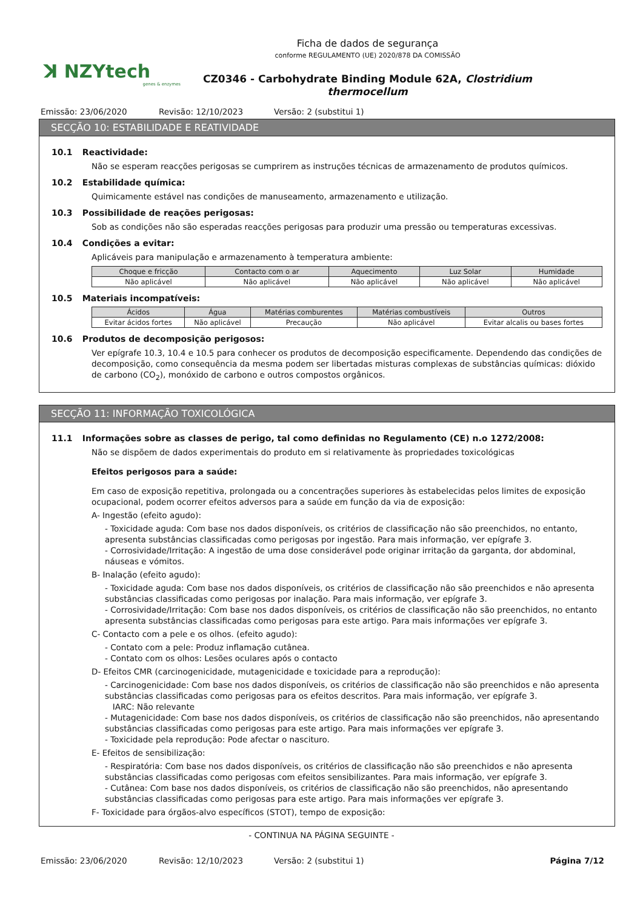ꓘ NZYtech
genes & enzymes
Ficha de dados de segurança
conforme REGULAMENTO (UE) 2020/878 DA COMISSÃO
CZ0346 - Carbohydrate Binding Module 62A, Clostridium
thermocellum
Emissão: 23/06/2020 Revisão: 12/10/2023 Versão: 2 (substitui 1)
SECÇÃO 10: ESTABILIDADE E REATIVIDADE
10.1 Reactividade:
Não se esperam reacções perigosas se cumprirem as instruções técnicas de armazenamento de produtos químicos.
10.2 Estabilidade química:
Quimicamente estável nas condições de manuseamento, armazenamento e utilização.
10.3 Possibilidade de reações perigosas:
Sob as condições não são esperadas reacções perigosas para produzir uma pressão ou temperaturas excessivas.
10.4 Condições a evitar:
Aplicáveis para manipulação e armazenamento à temperatura ambiente:
| Choque e fricção | Contacto com o ar | Aquecimento | Luz Solar | Humidade |
| --- | --- | --- | --- | --- |
| Não aplicável | Não aplicável | Não aplicável | Não aplicável | Não aplicável |
10.5 Materiais incompatíveis:
| Ácidos | Água | Matérias comburentes | Matérias combustíveis | Outros |
| --- | --- | --- | --- | --- |
| Evitar ácidos fortes | Não aplicável | Precaução | Não aplicável | Evitar alcalis ou bases fortes |
10.6 Produtos de decomposição perigosos:
Ver epígrafe 10.3, 10.4 e 10.5 para conhecer os produtos de decomposição especificamente. Dependendo das condições de decomposição, como consequência da mesma podem ser libertadas misturas complexas de substâncias químicas: dióxido de carbono (CO<sub>2</sub>), monóxido de carbono e outros compostos orgânicos.
SECÇÃO 11: INFORMAÇÃO TOXICOLÓGICA
11.1 Informações sobre as classes de perigo, tal como definidas no Regulamento (CE) n.o 1272/2008:
Não se dispõem de dados experimentais do produto em si relativamente às propriedades toxicológicas
Efeitos perigosos para a saúde:
Em caso de exposição repetitiva, prolongada ou a concentrações superiores às estabelecidas pelos limites de exposição ocupacional, podem ocorrer efeitos adversos para a saúde em função da via de exposição:
A- Ingestão (efeito agudo):
- Toxicidade aguda: Com base nos dados disponíveis, os critérios de classificação não são preenchidos, no entanto, apresenta substâncias classificadas como perigosas por ingestão. Para mais informação, ver epígrafe 3.
- Corrosividade/Irritação: A ingestão de uma dose considerável pode originar irritação da garganta, dor abdominal, náuseas e vómitos.
B- Inalação (efeito agudo):
- Toxicidade aguda: Com base nos dados disponíveis, os critérios de classificação não são preenchidos e não apresenta substâncias classificadas como perigosas por inalação. Para mais informação, ver epígrafe 3.
- Corrosividade/Irritação: Com base nos dados disponíveis, os critérios de classificação não são preenchidos, no entanto apresenta substâncias classificadas como perigosas para este artigo. Para mais informações ver epígrafe 3.
C- Contacto com a pele e os olhos. (efeito agudo):
- Contato com a pele: Produz inflamação cutânea.
- Contato com os olhos: Lesões oculares após o contacto
D- Efeitos CMR (carcinogenicidade, mutagenicidade e toxicidade para a reprodução):
- Carcinogenicidade: Com base nos dados disponíveis, os critérios de classificação não são preenchidos e não apresenta substâncias classificadas como perigosas para os efeitos descritos. Para mais informação, ver epígrafe 3.
IARC: Não relevante
- Mutagenicidade: Com base nos dados disponíveis, os critérios de classificação não são preenchidos, não apresentando substâncias classificadas como perigosas para este artigo. Para mais informações ver epígrafe 3.
- Toxicidade pela reprodução: Pode afectar o nascituro.
E- Efeitos de sensibilização:
- Respiratória: Com base nos dados disponíveis, os critérios de classificação não são preenchidos e não apresenta substâncias classificadas como perigosas com efeitos sensibilizantes. Para mais informação, ver epígrafe 3.
- Cutânea: Com base nos dados disponíveis, os critérios de classificação não são preenchidos, não apresentando substâncias classificadas como perigosas para este artigo. Para mais informações ver epígrafe 3.
F- Toxicidade para órgãos-alvo específicos (STOT), tempo de exposição:
- CONTINUA NA PÁGINA SEGUINTE -
Emissão: 23/06/2020 Revisão: 12/10/2023 Versão: 2 (substitui 1) Página 7/12